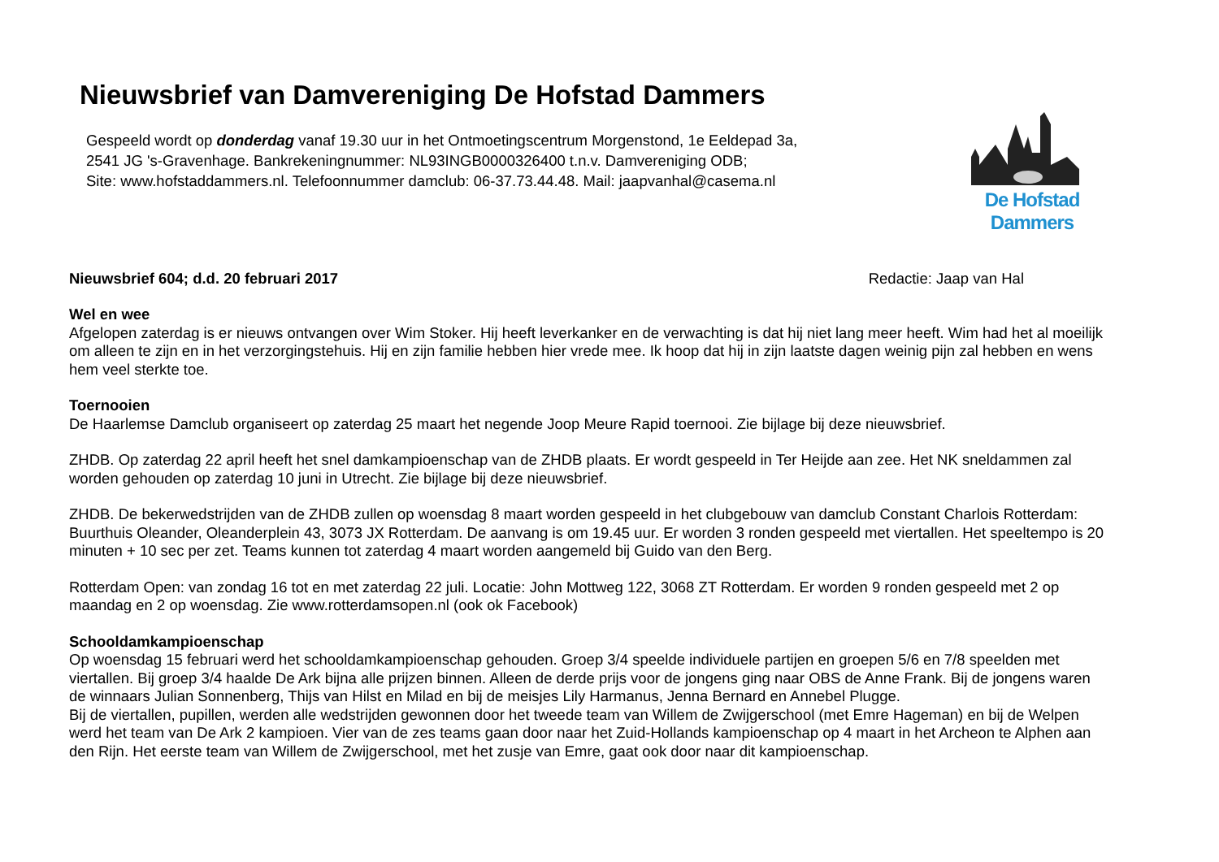Nieuwsbrief van Damvereniging De Hofstad Dammers
Gespeeld wordt op donderdag vanaf 19.30 uur in het Ontmoetingscentrum Morgenstond, 1e Eeldepad 3a,
2541 JG 's-Gravenhage. Bankrekeningnummer: NL93INGB0000326400 t.n.v. Damvereniging ODB;
Site: www.hofstaddammers.nl. Telefoonnummer damclub: 06-37.73.44.48. Mail: jaapvanhal@casema.nl
De Hofstad Dammers
Nieuwsbrief 604; d.d. 20 februari 2017 Redactie: Jaap van Hal
Wel en wee
Afgelopen zaterdag is er nieuws ontvangen over Wim Stoker. Hij heeft leverkanker en de verwachting is dat hij niet lang meer heeft. Wim had het al moeilijk om alleen te zijn en in het verzorgingstehuis. Hij en zijn familie hebben hier vrede mee. Ik hoop dat hij in zijn laatste dagen weinig pijn zal hebben en wens hem veel sterkte toe.
Toernooien
De Haarlemse Damclub organiseert op zaterdag 25 maart het negende Joop Meure Rapid toernooi. Zie bijlage bij deze nieuwsbrief.
ZHDB. Op zaterdag 22 april heeft het snel damkampioenschap van de ZHDB plaats. Er wordt gespeeld in Ter Heijde aan zee. Het NK sneldammen zal worden gehouden op zaterdag 10 juni in Utrecht. Zie bijlage bij deze nieuwsbrief.
ZHDB. De bekerwedstrijden van de ZHDB zullen op woensdag 8 maart worden gespeeld in het clubgebouw van damclub Constant Charlois Rotterdam: Buurthuis Oleander, Oleanderplein 43, 3073 JX Rotterdam. De aanvang is om 19.45 uur. Er worden 3 ronden gespeeld met viertallen. Het speeltempo is 20 minuten + 10 sec per zet. Teams kunnen tot zaterdag 4 maart worden aangemeld bij Guido van den Berg.
Rotterdam Open: van zondag 16 tot en met zaterdag 22 juli. Locatie: John Mottweg 122, 3068 ZT Rotterdam. Er worden 9 ronden gespeeld met 2 op maandag en 2 op woensdag. Zie www.rotterdamsopen.nl (ook ok Facebook)
Schooldamkampioenschap
Op woensdag 15 februari werd het schooldamkampioenschap gehouden. Groep 3/4 speelde individuele partijen en groepen 5/6 en 7/8 speelden met viertallen. Bij groep 3/4 haalde De Ark bijna alle prijzen binnen. Alleen de derde prijs voor de jongens ging naar OBS de Anne Frank. Bij de jongens waren de winnaars Julian Sonnenberg, Thijs van Hilst en Milad en bij de meisjes Lily Harmanus, Jenna Bernard en Annebel Plugge.
Bij de viertallen, pupillen, werden alle wedstrijden gewonnen door het tweede team van Willem de Zwijgerschool (met Emre Hageman) en bij de Welpen werd het team van De Ark 2 kampioen. Vier van de zes teams gaan door naar het Zuid-Hollands kampioenschap op 4 maart in het Archeon te Alphen aan den Rijn. Het eerste team van Willem de Zwijgerschool, met het zusje van Emre, gaat ook door naar dit kampioenschap.